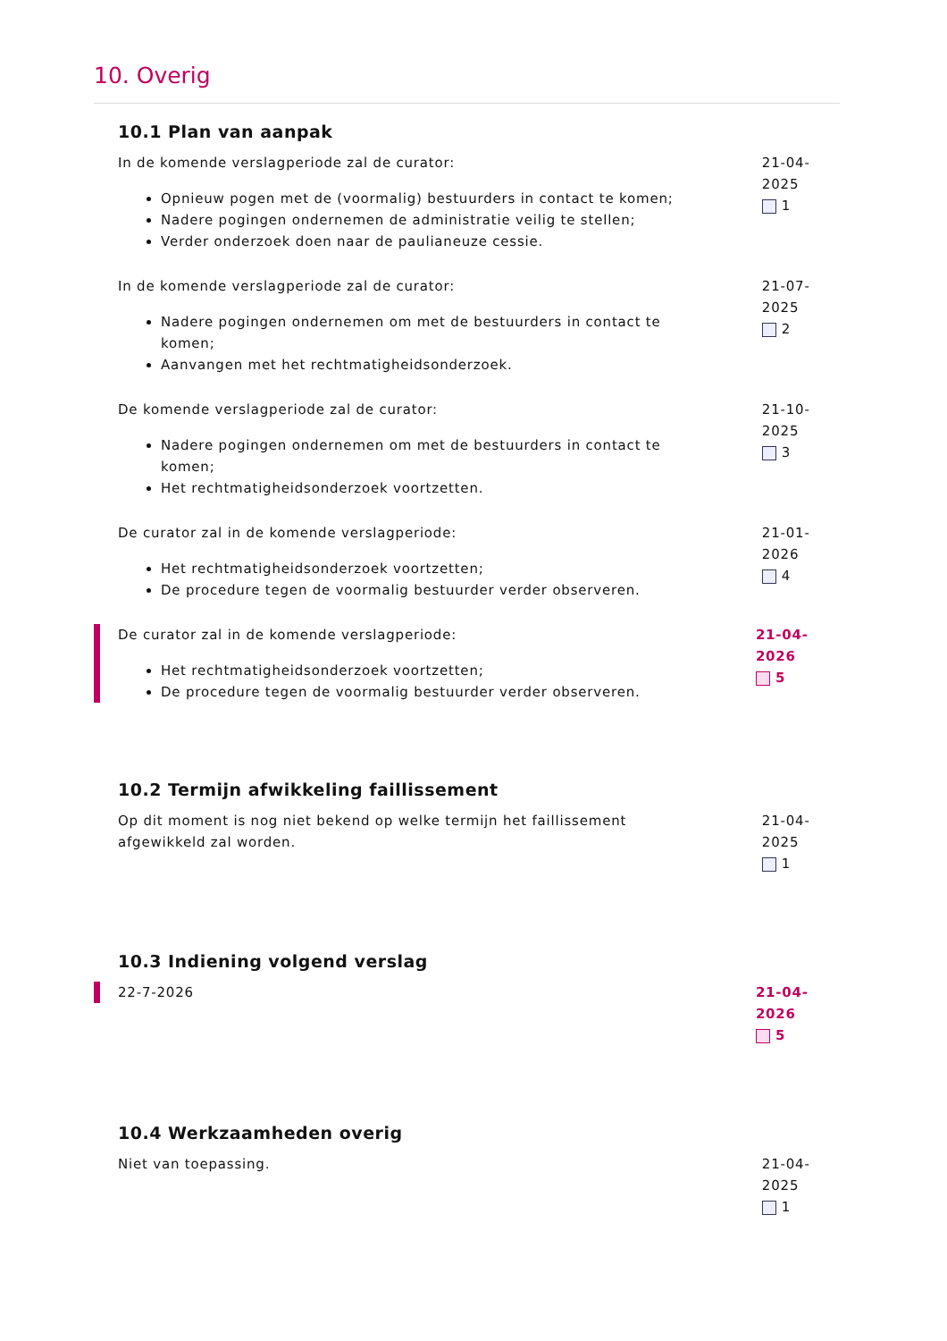10. Overig
10.1 Plan van aanpak
In de komende verslagperiode zal de curator:
Opnieuw pogen met de (voormalig) bestuurders in contact te komen;
Nadere pogingen ondernemen de administratie veilig te stellen;
Verder onderzoek doen naar de paulianeuze cessie.
21-04-2025
1
In de komende verslagperiode zal de curator:
Nadere pogingen ondernemen om met de bestuurders in contact te komen;
Aanvangen met het rechtmatigheidsonderzoek.
21-07-2025
2
De komende verslagperiode zal de curator:
Nadere pogingen ondernemen om met de bestuurders in contact te komen;
Het rechtmatigheidsonderzoek voortzetten.
21-10-2025
3
De curator zal in de komende verslagperiode:
Het rechtmatigheidsonderzoek voortzetten;
De procedure tegen de voormalig bestuurder verder observeren.
21-01-2026
4
De curator zal in de komende verslagperiode:
Het rechtmatigheidsonderzoek voortzetten;
De procedure tegen de voormalig bestuurder verder observeren.
21-04-2026
5
10.2 Termijn afwikkeling faillissement
Op dit moment is nog niet bekend op welke termijn het faillissement afgewikkeld zal worden.
21-04-2025
1
10.3 Indiening volgend verslag
22-7-2026
21-04-2026
5
10.4 Werkzaamheden overig
Niet van toepassing. 21-04-2025
1